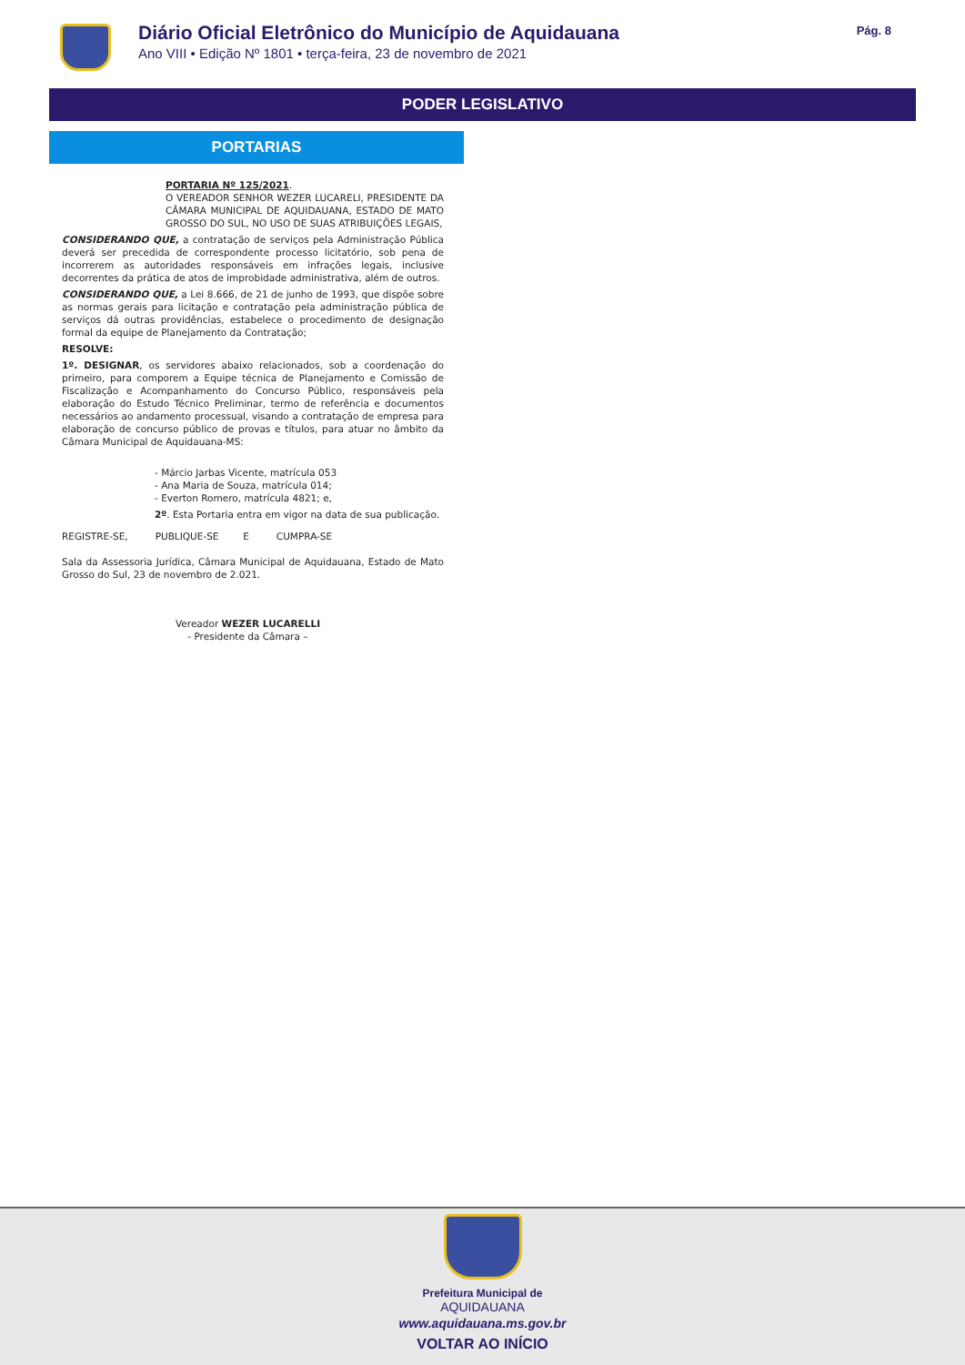Diário Oficial Eletrônico do Município de Aquidauana
Ano VIII • Edição Nº 1801 • terça-feira, 23 de novembro de 2021
Pág. 8
PODER LEGISLATIVO
PORTARIAS
PORTARIA Nº 125/2021.
O VEREADOR SENHOR WEZER LUCARELI, PRESIDENTE DA CÂMARA MUNICIPAL DE AQUIDAUANA, ESTADO DE MATO GROSSO DO SUL, NO USO DE SUAS ATRIBUIÇÕES LEGAIS,
CONSIDERANDO QUE, a contratação de serviços pela Administração Pública deverá ser precedida de correspondente processo licitatório, sob pena de incorrerem as autoridades responsáveis em infrações legais, inclusive decorrentes da prática de atos de improbidade administrativa, além de outros.
CONSIDERANDO QUE, a Lei 8.666, de 21 de junho de 1993, que dispõe sobre as normas gerais para licitação e contratação pela administração pública de serviços dá outras providências, estabelece o procedimento de designação formal da equipe de Planejamento da Contratação;
RESOLVE:
1º. DESIGNAR, os servidores abaixo relacionados, sob a coordenação do primeiro, para comporem a Equipe técnica de Planejamento e Comissão de Fiscalização e Acompanhamento do Concurso Público, responsáveis pela elaboração do Estudo Técnico Preliminar, termo de referência e documentos necessários ao andamento processual, visando a contratação de empresa para elaboração de concurso público de provas e títulos, para atuar no âmbito da Câmara Municipal de Aquidauana-MS:
- Márcio Jarbas Vicente, matrícula 053
- Ana Maria de Souza, matrícula 014;
- Everton Romero, matrícula 4821; e,
2º. Esta Portaria entra em vigor na data de sua publicação.
REGISTRE-SE, PUBLIQUE-SE E CUMPRA-SE
Sala da Assessoria Jurídica, Câmara Municipal de Aquidauana, Estado de Mato Grosso do Sul, 23 de novembro de 2.021.
Vereador WEZER LUCARELLI
- Presidente da Câmara –
Prefeitura Municipal de
AQUIDAUANA
www.aquidauana.ms.gov.br
VOLTAR AO INÍCIO